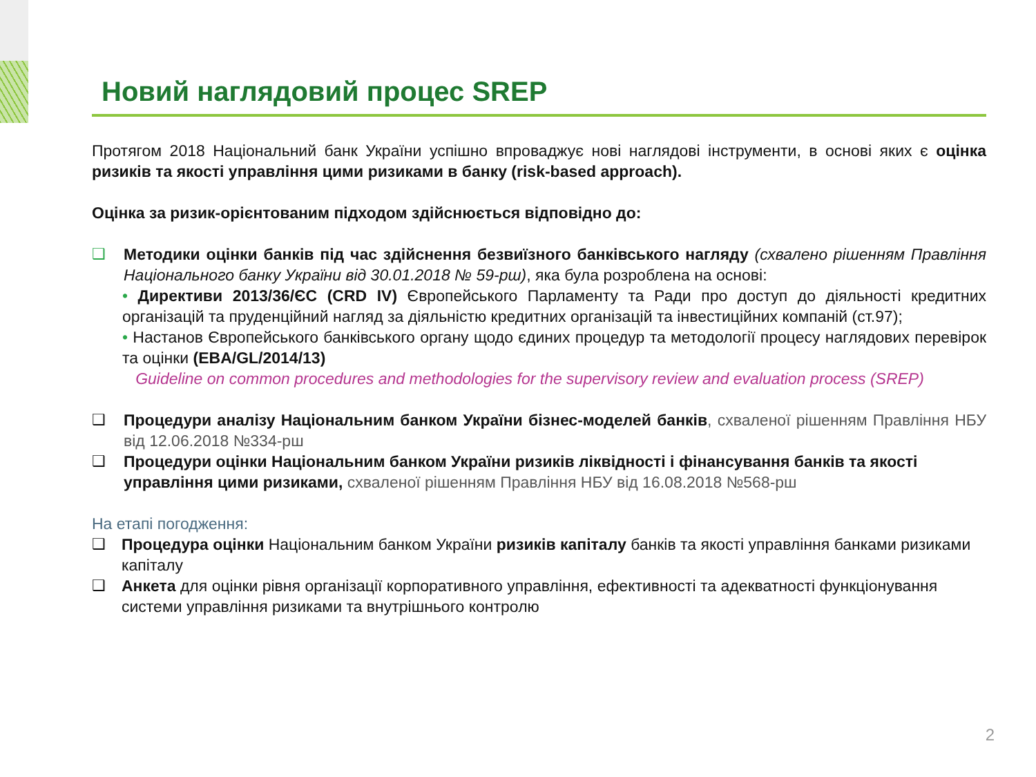Новий наглядовий процес SREP
Протягом 2018 Національний банк України успішно впроваджує нові наглядові інструменти, в основі яких є оцінка ризиків та якості управління цими ризиками в банку (risk-based approach).
Оцінка за ризик-орієнтованим підходом здійснюється відповідно до:
❑
Методики оцінки банків під час здійснення безвиїзного банківського нагляду (схвалено рішенням Правління Національного банку України від 30.01.2018 № 59-рш), яка була розроблена на основі:
• Директиви 2013/36/ЄС (CRD IV) Європейського Парламенту та Ради про доступ до діяльності кредитних організацій та пруденційний нагляд за діяльністю кредитних організацій та інвестиційних компаній (ст.97);
• Настанов Європейського банківського органу щодо єдиних процедур та методології процесу наглядових перевірок та оцінки (EBA/GL/2014/13)
Guideline on common procedures and methodologies for the supervisory review and evaluation process (SREP)
❑
Процедури аналізу Національним банком України бізнес-моделей банків, схваленої рішенням Правління НБУ від 12.06.2018 №334-рш
❑
Процедури оцінки Національним банком України ризиків ліквідності і фінансування банків та якості управління цими ризиками, схваленої рішенням Правління НБУ від 16.08.2018 №568-рш
На етапі погодження:
❑
Процедура оцінки Національним банком України ризиків капіталу банків та якості управління банками ризиками капіталу
❑
Анкета для оцінки рівня організації корпоративного управління, ефективності та адекватності функціонування системи управління ризиками та внутрішнього контролю
2